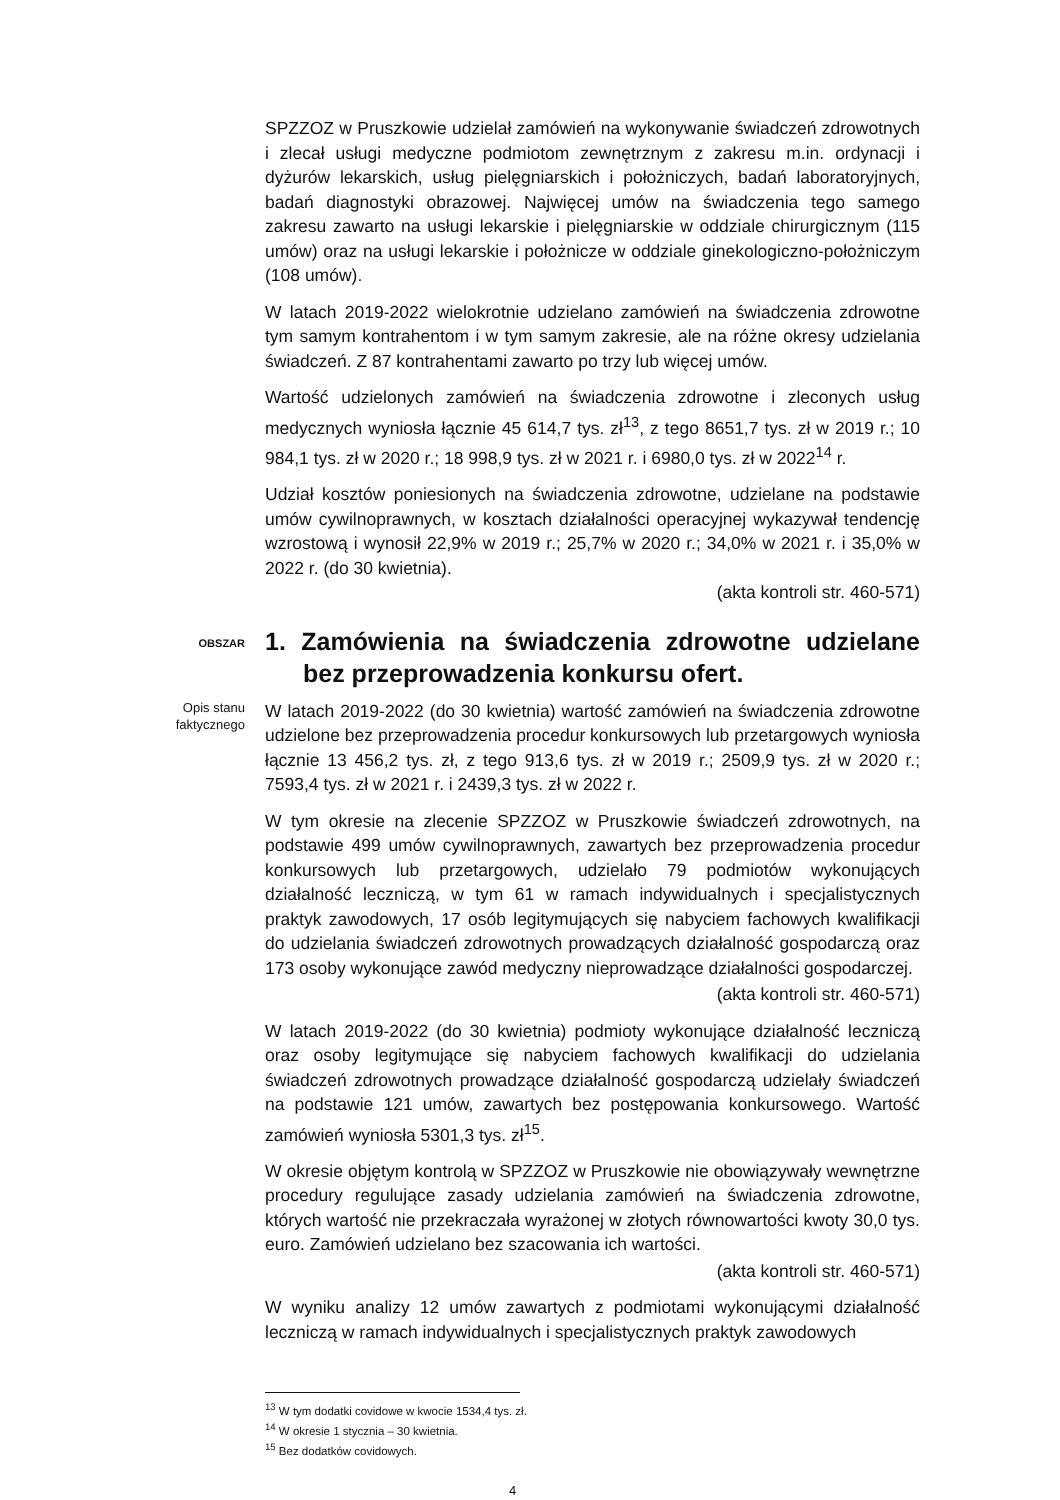SPZZOZ w Pruszkowie udzielał zamówień na wykonywanie świadczeń zdrowotnych i zlecał usługi medyczne podmiotom zewnętrznym z zakresu m.in. ordynacji i dyżurów lekarskich, usług pielęgniarskich i położniczych, badań laboratoryjnych, badań diagnostyki obrazowej. Najwięcej umów na świadczenia tego samego zakresu zawarto na usługi lekarskie i pielęgniarskie w oddziale chirurgicznym (115 umów) oraz na usługi lekarskie i położnicze w oddziale ginekologiczno-położniczym (108 umów).
W latach 2019-2022 wielokrotnie udzielano zamówień na świadczenia zdrowotne tym samym kontrahentom i w tym samym zakresie, ale na różne okresy udzielania świadczeń. Z 87 kontrahentami zawarto po trzy lub więcej umów.
Wartość udzielonych zamówień na świadczenia zdrowotne i zleconych usług medycznych wyniosła łącznie 45 614,7 tys. zł<sup>13</sup>, z tego 8651,7 tys. zł w 2019 r.; 10 984,1 tys. zł w 2020 r.; 18 998,9 tys. zł w 2021 r. i 6980,0 tys. zł w 2022<sup>14</sup> r.
Udział kosztów poniesionych na świadczenia zdrowotne, udzielane na podstawie umów cywilnoprawnych, w kosztach działalności operacyjnej wykazywał tendencję wzrostową i wynosił 22,9% w 2019 r.; 25,7% w 2020 r.; 34,0% w 2021 r. i 35,0% w 2022 r. (do 30 kwietnia).
(akta kontroli str. 460-571)
OBSZAR
1. Zamówienia na świadczenia zdrowotne udzielane bez przeprowadzenia konkursu ofert.
Opis stanu
faktycznego
W latach 2019-2022 (do 30 kwietnia) wartość zamówień na świadczenia zdrowotne udzielone bez przeprowadzenia procedur konkursowych lub przetargowych wyniosła łącznie 13 456,2 tys. zł, z tego 913,6 tys. zł w 2019 r.; 2509,9 tys. zł w 2020 r.; 7593,4 tys. zł w 2021 r. i 2439,3 tys. zł w 2022 r.
W tym okresie na zlecenie SPZZOZ w Pruszkowie świadczeń zdrowotnych, na podstawie 499 umów cywilnoprawnych, zawartych bez przeprowadzenia procedur konkursowych lub przetargowych, udzielało 79 podmiotów wykonujących działalność leczniczą, w tym 61 w ramach indywidualnych i specjalistycznych praktyk zawodowych, 17 osób legitymujących się nabyciem fachowych kwalifikacji do udzielania świadczeń zdrowotnych prowadzących działalność gospodarczą oraz 173 osoby wykonujące zawód medyczny nieprowadzące działalności gospodarczej.
(akta kontroli str. 460-571)
W latach 2019-2022 (do 30 kwietnia) podmioty wykonujące działalność leczniczą oraz osoby legitymujące się nabyciem fachowych kwalifikacji do udzielania świadczeń zdrowotnych prowadzące działalność gospodarczą udzielały świadczeń na podstawie 121 umów, zawartych bez postępowania konkursowego. Wartość zamówień wyniosła 5301,3 tys. zł<sup>15</sup>.
W okresie objętym kontrolą w SPZZOZ w Pruszkowie nie obowiązywały wewnętrzne procedury regulujące zasady udzielania zamówień na świadczenia zdrowotne, których wartość nie przekraczała wyrażonej w złotych równowartości kwoty 30,0 tys. euro. Zamówień udzielano bez szacowania ich wartości.
(akta kontroli str. 460-571)
W wyniku analizy 12 umów zawartych z podmiotami wykonującymi działalność leczniczą w ramach indywidualnych i specjalistycznych praktyk zawodowych
<sup>13</sup> W tym dodatki covidowe w kwocie 1534,4 tys. zł.
<sup>14</sup> W okresie 1 stycznia – 30 kwietnia.
<sup>15</sup> Bez dodatków covidowych.
4